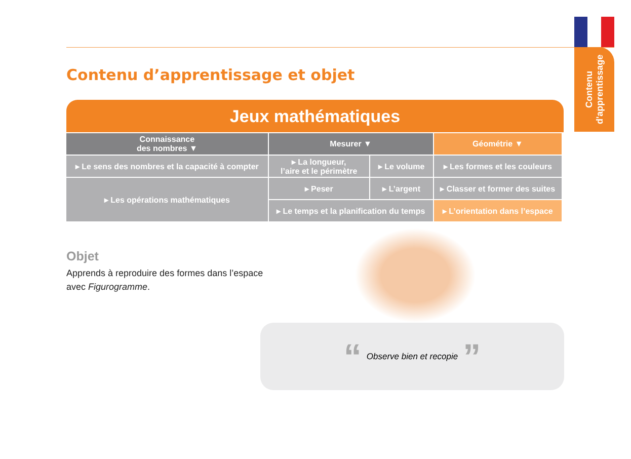Contenu d'apprentissage
Contenu d’apprentissage et objet
Jeux mathématiques
| Connaissance des nombres ▼ | Mesurer ▼ | | Géométrie ▼ |
| --- | --- | --- | --- |
| ▸ Le sens des nombres et la capacité à compter | ▸ La longueur, l’aire et le périmètre | ▸ Le volume | ▸ Les formes et les couleurs |
| ▸ Les opérations mathématiques | ▸ Peser | ▸ L’argent | ▸ Classer et former des suites |
| | ▸ Le temps et la planification du temps | | ▸ L’orientation dans l’espace |
Objet
Apprends à reproduire des formes dans l’espace
avec Figurogramme.
“Observe bien et recopie”